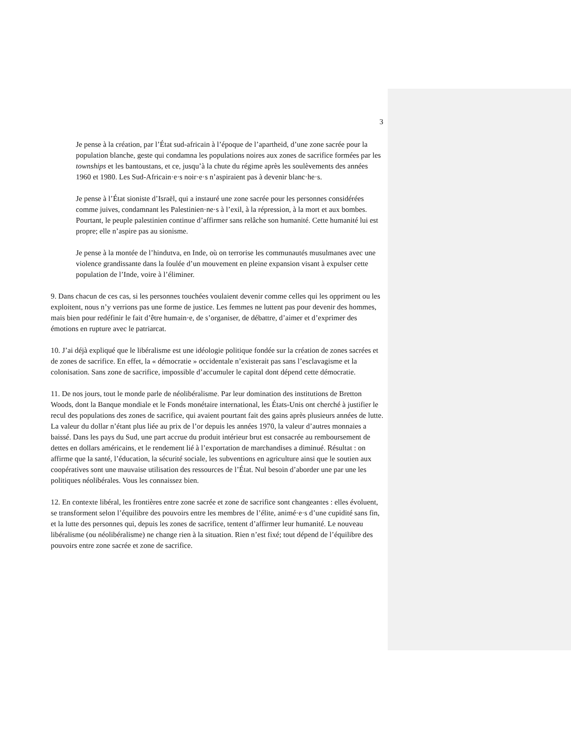3
Je pense à la création, par l’État sud-africain à l’époque de l’apartheid, d’une zone sacrée pour la population blanche, geste qui condamna les populations noires aux zones de sacrifice formées par les townships et les bantoustans, et ce, jusqu’à la chute du régime après les soulèvements des années 1960 et 1980. Les Sud-Africain·e·s noir·e·s n’aspiraient pas à devenir blanc·he·s.
Je pense à l’État sioniste d’Israël, qui a instauré une zone sacrée pour les personnes considérées comme juives, condamnant les Palestinien·ne·s à l’exil, à la répression, à la mort et aux bombes. Pourtant, le peuple palestinien continue d’affirmer sans relâche son humanité. Cette humanité lui est propre; elle n’aspire pas au sionisme.
Je pense à la montée de l’hindutva, en Inde, où on terrorise les communautés musulmanes avec une violence grandissante dans la foulée d’un mouvement en pleine expansion visant à expulser cette population de l’Inde, voire à l’éliminer.
9. Dans chacun de ces cas, si les personnes touchées voulaient devenir comme celles qui les oppriment ou les exploitent, nous n’y verrions pas une forme de justice. Les femmes ne luttent pas pour devenir des hommes, mais bien pour redéfinir le fait d’être humain·e, de s’organiser, de débattre, d’aimer et d’exprimer des émotions en rupture avec le patriarcat.
10. J’ai déjà expliqué que le libéralisme est une idéologie politique fondée sur la création de zones sacrées et de zones de sacrifice. En effet, la « démocratie » occidentale n’existerait pas sans l’esclavagisme et la colonisation. Sans zone de sacrifice, impossible d’accumuler le capital dont dépend cette démocratie.
11. De nos jours, tout le monde parle de néolibéralisme. Par leur domination des institutions de Bretton Woods, dont la Banque mondiale et le Fonds monétaire international, les États-Unis ont cherché à justifier le recul des populations des zones de sacrifice, qui avaient pourtant fait des gains après plusieurs années de lutte. La valeur du dollar n’étant plus liée au prix de l’or depuis les années 1970, la valeur d’autres monnaies a baissé. Dans les pays du Sud, une part accrue du produit intérieur brut est consacrée au remboursement de dettes en dollars américains, et le rendement lié à l’exportation de marchandises a diminué. Résultat : on affirme que la santé, l’éducation, la sécurité sociale, les subventions en agriculture ainsi que le soutien aux coopératives sont une mauvaise utilisation des ressources de l’État. Nul besoin d’aborder une par une les politiques néolibérales. Vous les connaissez bien.
12. En contexte libéral, les frontières entre zone sacrée et zone de sacrifice sont changeantes : elles évoluent, se transforment selon l’équilibre des pouvoirs entre les membres de l’élite, animé·e·s d’une cupidité sans fin, et la lutte des personnes qui, depuis les zones de sacrifice, tentent d’affirmer leur humanité. Le nouveau libéralisme (ou néolibéralisme) ne change rien à la situation. Rien n’est fixé; tout dépend de l’équilibre des pouvoirs entre zone sacrée et zone de sacrifice.